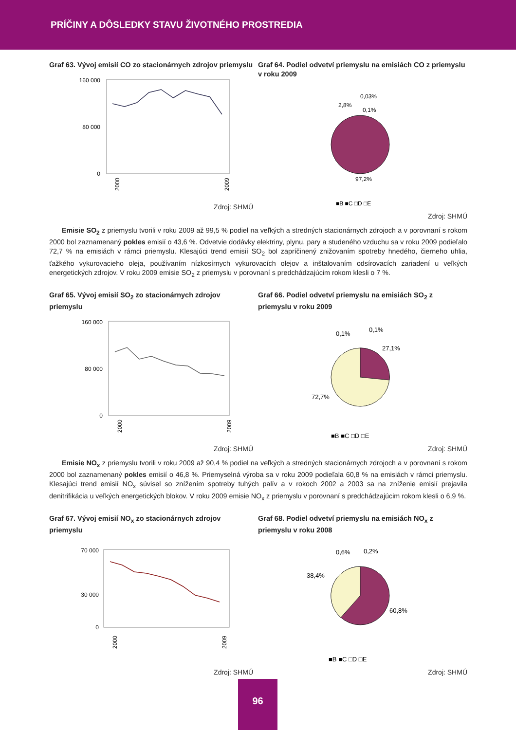PRÍČINY A DÔSLEDKY STAVU ŽIVOTNÉHO PROSTREDIA
Graf 63. Vývoj emisií CO zo stacionárnych zdrojov priemyslu
160 000
80 000
0
2000
2009
Zdroj: SHMÚ
Graf 64. Podiel odvetví priemyslu na emisiách CO z priemyslu v roku 2009
0,03%
2,8%
0,1%
97,2%
■B ■C □D □E
Zdroj: SHMÚ
Emisie SO<sub>2</sub> z priemyslu tvorili v roku 2009 až 99,5 % podiel na veľkých a stredných stacionárnych zdrojoch a v porovnaní s rokom 2000 bol zaznamenaný pokles emisií o 43,6 %. Odvetvie dodávky elektriny, plynu, pary a studeného vzduchu sa v roku 2009 podieľalo 72,7 % na emisiách v rámci priemyslu. Klesajúci trend emisií SO<sub>2</sub> bol zapríčinený znižovaním spotreby hnedého, čierneho uhlia, ťažkého vykurovacieho oleja, používaním nízkosírnych vykurovacích olejov a inštalovaním odsírovacích zariadení u veľkých energetických zdrojov. V roku 2009 emisie SO<sub>2</sub> z priemyslu v porovnaní s predchádzajúcim rokom klesli o 7 %.
Graf 65. Vývoj emisií SO<sub>2</sub> zo stacionárnych zdrojov priemyslu
160 000
80 000
0
2000
2009
Zdroj: SHMÚ
Graf 66. Podiel odvetví priemyslu na emisiách SO<sub>2</sub> z priemyslu v roku 2009
0,1%
0,1%
27,1%
72,7%
■B ■C □D □E
Zdroj: SHMÚ
Emisie NO<sub>x</sub> z priemyslu tvorili v roku 2009 až 90,4 % podiel na veľkých a stredných stacionárnych zdrojoch a v porovnaní s rokom 2000 bol zaznamenaný pokles emisií o 46,8 %. Priemyselná výroba sa v roku 2009 podieľala 60,8 % na emisiách v rámci priemyslu. Klesajúci trend emisií NO<sub>x</sub> súvisel so znížením spotreby tuhých palív a v rokoch 2002 a 2003 sa na zníženie emisií prejavila denitrifikácia u veľkých energetických blokov. V roku 2009 emisie NO<sub>x</sub> z priemyslu v porovnaní s predchádzajúcim rokom klesli o 6,9 %.
Graf 67. Vývoj emisií NO<sub>x</sub> zo stacionárnych zdrojov priemyslu
70 000
30 000
0
2000
2009
Zdroj: SHMÚ
Graf 68. Podiel odvetví priemyslu na emisiách NO<sub>x</sub> z priemyslu v roku 2008
0,6%
0,2%
38,4%
60,8%
■B ■C □D □E
Zdroj: SHMÚ
96